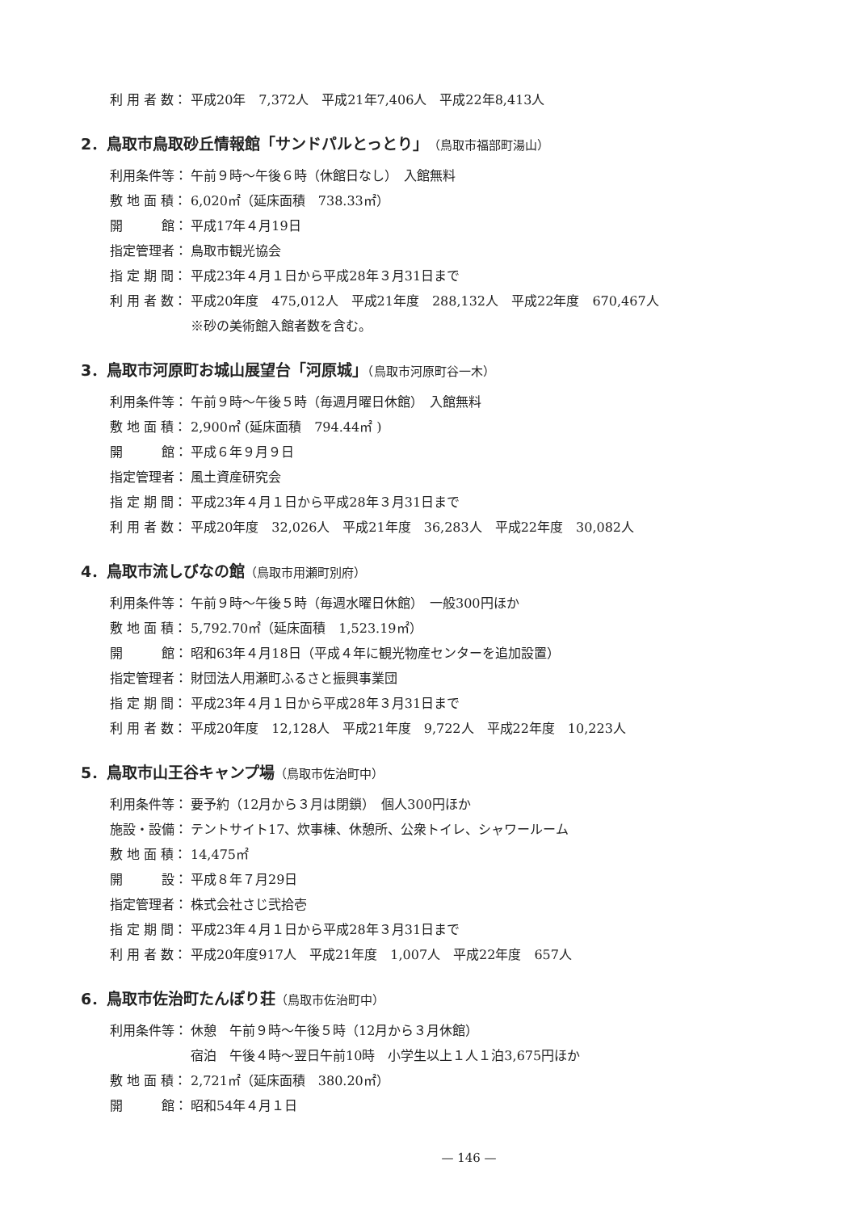利 用 者 数：
平成20年　7,372人　平成21年7,406人　平成22年8,413人
2．鳥取市鳥取砂丘情報館「サンドパルとっとり」（鳥取市福部町湯山）
利用条件等： 午前９時～午後６時（休館日なし）　入館無料
敷 地 面 積：
6,020㎡（延床面積　738.33㎡）
開　　　館： 平成17年４月19日
指定管理者： 鳥取市観光協会
指 定 期 間：
平成23年４月１日から平成28年３月31日まで
利 用 者 数：
平成20年度　475,012人　平成21年度　288,132人　平成22年度　670,467人
※砂の美術館入館者数を含む。
3．鳥取市河原町お城山展望台「河原城」（鳥取市河原町谷一木）
利用条件等： 午前９時～午後５時（毎週月曜日休館）　入館無料
敷 地 面 積：
2,900㎡ (延床面積　794.44㎡ )
開　　　館： 平成６年９月９日
指定管理者： 風土資産研究会
指 定 期 間：
平成23年４月１日から平成28年３月31日まで
利 用 者 数：
平成20年度　32,026人　平成21年度　36,283人　平成22年度　30,082人
4．鳥取市流しびなの館（鳥取市用瀬町別府）
利用条件等： 午前９時～午後５時（毎週水曜日休館）　一般300円ほか
敷 地 面 積：
5,792.70㎡（延床面積　1,523.19㎡）
開　　　館： 昭和63年４月18日（平成４年に観光物産センターを追加設置）
指定管理者： 財団法人用瀬町ふるさと振興事業団
指 定 期 間：
平成23年４月１日から平成28年３月31日まで
利 用 者 数：
平成20年度　12,128人　平成21年度　9,722人　平成22年度　10,223人
5．鳥取市山王谷キャンプ場（鳥取市佐治町中）
利用条件等： 要予約（12月から３月は閉鎖）　個人300円ほか
施設・設備： テントサイト17、炊事棟、休憩所、公衆トイレ、シャワールーム
敷 地 面 積：
14,475㎡
開　　　設： 平成８年７月29日
指定管理者： 株式会社さじ弐拾壱
指 定 期 間：
平成23年４月１日から平成28年３月31日まで
利 用 者 数：
平成20年度917人　平成21年度　1,007人　平成22年度　657人
6．鳥取市佐治町たんぽり荘（鳥取市佐治町中）
利用条件等： 休憩　午前９時～午後５時（12月から３月休館）
宿泊　午後４時～翌日午前10時　小学生以上１人１泊3,675円ほか
敷 地 面 積：
2,721㎡（延床面積　380.20㎡）
開　　　館： 昭和54年４月１日
— 146 —